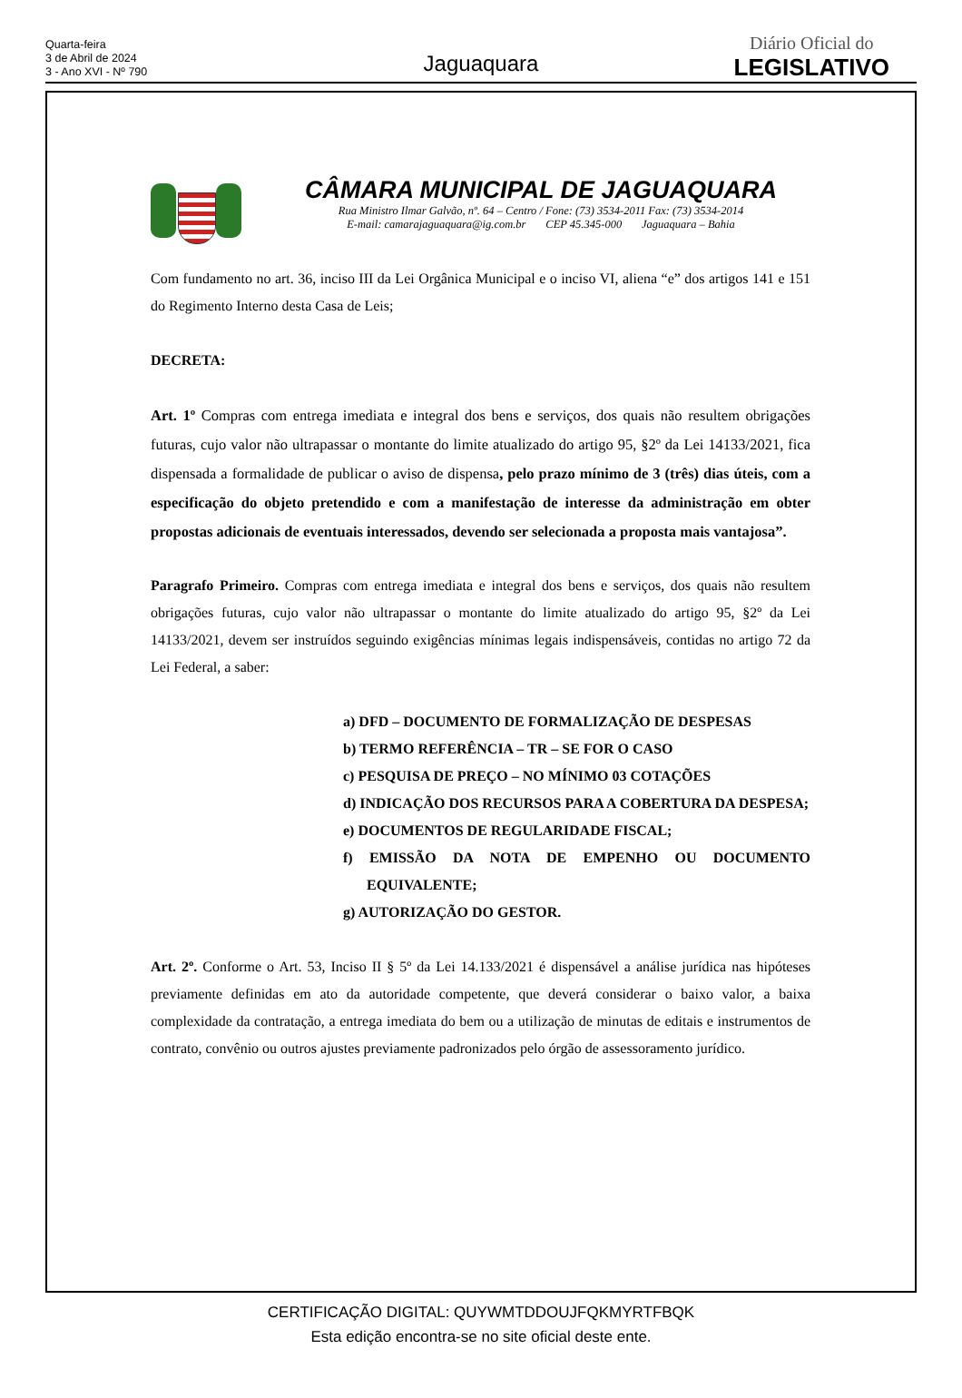Quarta-feira
3 de Abril de 2024
3 - Ano XVI - Nº 790
Jaguaquara
Diário Oficial do
LEGISLATIVO
CÂMARA MUNICIPAL DE JAGUAQUARA
Rua Ministro Ilmar Galvão, nº. 64 – Centro / Fone: (73) 3534-2011 Fax: (73) 3534-2014
E-mail: camarajaguaquara@ig.com.br CEP 45.345-000 Jaguaquara – Bahia
Com fundamento no art. 36, inciso III da Lei Orgânica Municipal e o inciso VI, aliena “e” dos artigos 141 e 151 do Regimento Interno desta Casa de Leis;
DECRETA:
Art. 1º Compras com entrega imediata e integral dos bens e serviços, dos quais não resultem obrigações futuras, cujo valor não ultrapassar o montante do limite atualizado do artigo 95, §2º da Lei 14133/2021, fica dispensada a formalidade de publicar o aviso de dispensa, pelo prazo mínimo de 3 (três) dias úteis, com a especificação do objeto pretendido e com a manifestação de interesse da administração em obter propostas adicionais de eventuais interessados, devendo ser selecionada a proposta mais vantajosa”.
Paragrafo Primeiro. Compras com entrega imediata e integral dos bens e serviços, dos quais não resultem obrigações futuras, cujo valor não ultrapassar o montante do limite atualizado do artigo 95, §2º da Lei 14133/2021, devem ser instruídos seguindo exigências mínimas legais indispensáveis, contidas no artigo 72 da Lei Federal, a saber:
a) DFD – DOCUMENTO DE FORMALIZAÇÃO DE DESPESAS
b) TERMO REFERÊNCIA – TR – SE FOR O CASO
c) PESQUISA DE PREÇO – NO MÍNIMO 03 COTAÇÕES
d) INDICAÇÃO DOS RECURSOS PARA A COBERTURA DA DESPESA;
e) DOCUMENTOS DE REGULARIDADE FISCAL;
f) EMISSÃO DA NOTA DE EMPENHO OU DOCUMENTO EQUIVALENTE;
g) AUTORIZAÇÃO DO GESTOR.
Art. 2º. Conforme o Art. 53, Inciso II § 5º da Lei 14.133/2021 é dispensável a análise jurídica nas hipóteses previamente definidas em ato da autoridade competente, que deverá considerar o baixo valor, a baixa complexidade da contratação, a entrega imediata do bem ou a utilização de minutas de editais e instrumentos de contrato, convênio ou outros ajustes previamente padronizados pelo órgão de assessoramento jurídico.
CERTIFICAÇÃO DIGITAL: QUYWMTDDOUJFQKMYRTFBQK
Esta edição encontra-se no site oficial deste ente.